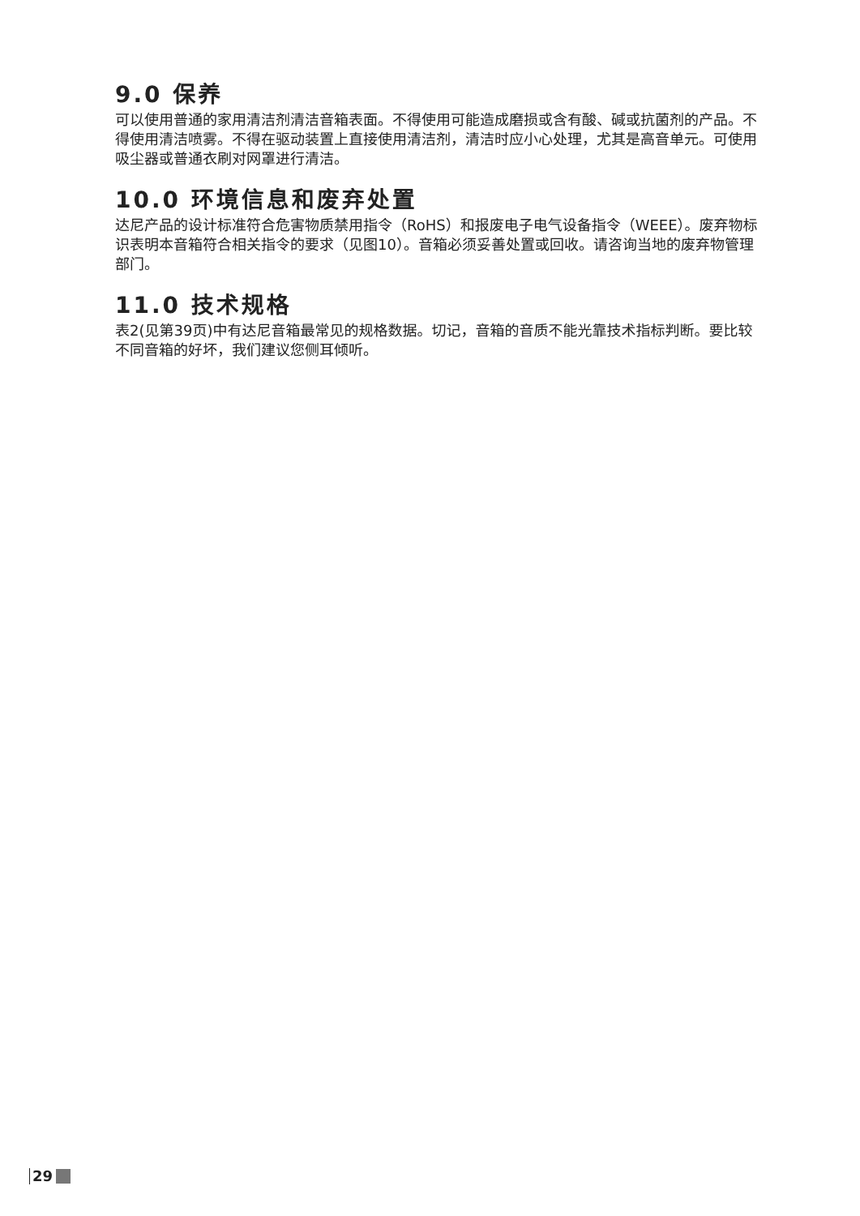9.0 保养
可以使用普通的家用清洁剂清洁音箱表面。不得使用可能造成磨损或含有酸、碱或抗菌剂的产品。不得使用清洁喷雾。不得在驱动装置上直接使用清洁剂，清洁时应小心处理，尤其是高音单元。可使用吸尘器或普通衣刷对网罩进行清洁。
10.0 环境信息和废弃处置
达尼产品的设计标准符合危害物质禁用指令（RoHS）和报废电子电气设备指令（WEEE）。废弃物标识表明本音箱符合相关指令的要求（见图10）。音箱必须妥善处置或回收。请咨询当地的废弃物管理部门。
11.0 技术规格
表2(见第39页)中有达尼音箱最常见的规格数据。切记，音箱的音质不能光靠技术指标判断。要比较不同音箱的好坏，我们建议您侧耳倾听。
29